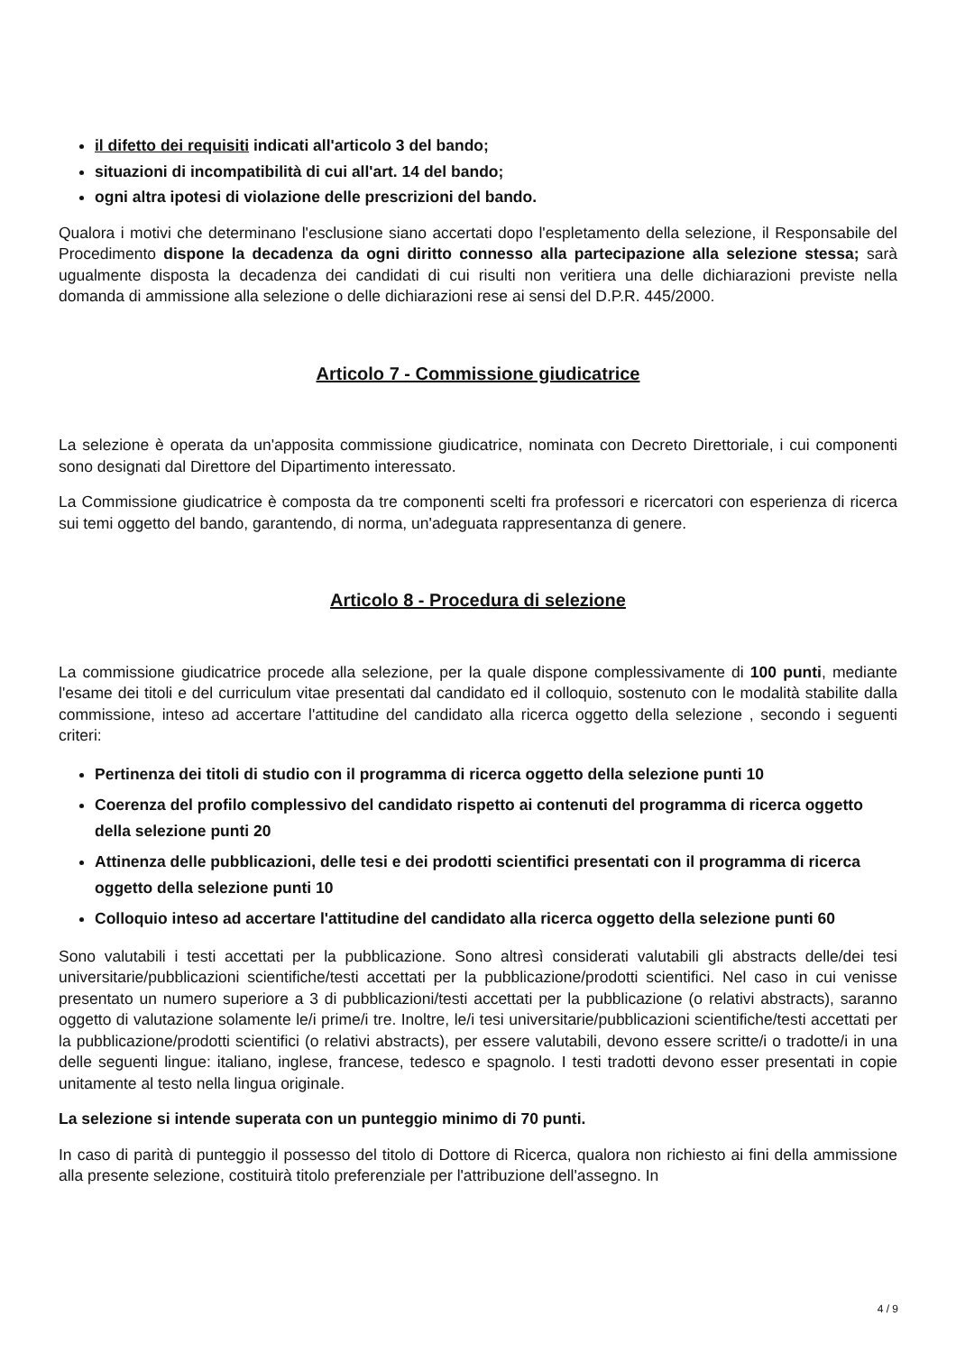il difetto dei requisiti indicati all'articolo 3 del bando;
situazioni di incompatibilità di cui all'art. 14 del bando;
ogni altra ipotesi di violazione delle prescrizioni del bando.
Qualora i motivi che determinano l'esclusione siano accertati dopo l'espletamento della selezione, il Responsabile del Procedimento dispone la decadenza da ogni diritto connesso alla partecipazione alla selezione stessa; sarà ugualmente disposta la decadenza dei candidati di cui risulti non veritiera una delle dichiarazioni previste nella domanda di ammissione alla selezione o delle dichiarazioni rese ai sensi del D.P.R. 445/2000.
Articolo 7 - Commissione giudicatrice
La selezione è operata da un'apposita commissione giudicatrice, nominata con Decreto Direttoriale, i cui componenti sono designati dal Direttore del Dipartimento interessato.
La Commissione giudicatrice è composta da tre componenti scelti fra professori e ricercatori con esperienza di ricerca sui temi oggetto del bando, garantendo, di norma, un'adeguata rappresentanza di genere.
Articolo 8 - Procedura di selezione
La commissione giudicatrice procede alla selezione, per la quale dispone complessivamente di 100 punti, mediante l'esame dei titoli e del curriculum vitae presentati dal candidato ed il colloquio, sostenuto con le modalità stabilite dalla commissione, inteso ad accertare l'attitudine del candidato alla ricerca oggetto della selezione , secondo i seguenti criteri:
Pertinenza dei titoli di studio con il programma di ricerca oggetto della selezione punti 10
Coerenza del profilo complessivo del candidato rispetto ai contenuti del programma di ricerca oggetto della selezione punti 20
Attinenza delle pubblicazioni, delle tesi e dei prodotti scientifici presentati con il programma di ricerca oggetto della selezione punti 10
Colloquio inteso ad accertare l'attitudine del candidato alla ricerca oggetto della selezione punti 60
Sono valutabili i testi accettati per la pubblicazione. Sono altresì considerati valutabili gli abstracts delle/dei tesi universitarie/pubblicazioni scientifiche/testi accettati per la pubblicazione/prodotti scientifici. Nel caso in cui venisse presentato un numero superiore a 3 di pubblicazioni/testi accettati per la pubblicazione (o relativi abstracts), saranno oggetto di valutazione solamente le/i prime/i tre. Inoltre, le/i tesi universitarie/pubblicazioni scientifiche/testi accettati per la pubblicazione/prodotti scientifici (o relativi abstracts), per essere valutabili, devono essere scritte/i o tradotte/i in una delle seguenti lingue: italiano, inglese, francese, tedesco e spagnolo. I testi tradotti devono esser presentati in copie unitamente al testo nella lingua originale.
La selezione si intende superata con un punteggio minimo di 70 punti.
In caso di parità di punteggio il possesso del titolo di Dottore di Ricerca, qualora non richiesto ai fini della ammissione alla presente selezione, costituirà titolo preferenziale per l'attribuzione dell'assegno. In
4 / 9